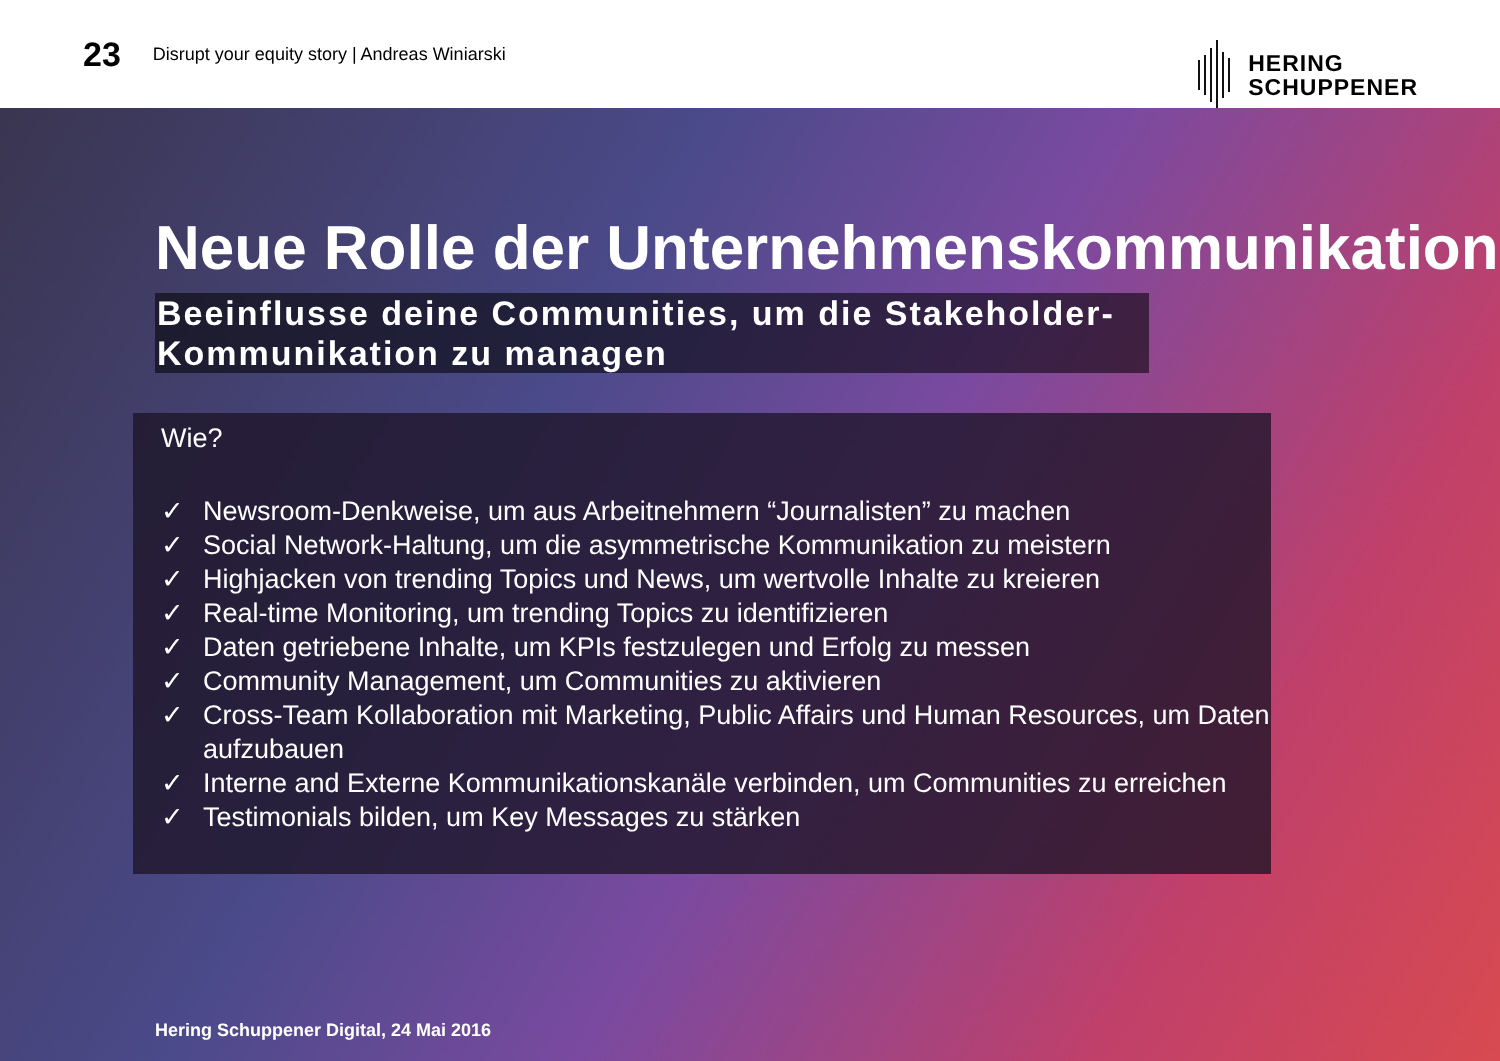23 Disrupt your equity story | Andreas Winiarski
HERING
SCHUPPENER
Neue Rolle der Unternehmenskommunikation
Beeinflusse deine Communities, um die Stakeholder-Kommunikation zu managen
Wie?
✓ Newsroom-Denkweise, um aus Arbeitnehmern “Journalisten” zu machen
✓ Social Network-Haltung, um die asymmetrische Kommunikation zu meistern
✓ Highjacken von trending Topics und News, um wertvolle Inhalte zu kreieren
✓ Real-time Monitoring, um trending Topics zu identifizieren
✓ Daten getriebene Inhalte, um KPIs festzulegen und Erfolg zu messen
✓ Community Management, um Communities zu aktivieren
✓ Cross-Team Kollaboration mit Marketing, Public Affairs und Human Resources, um Daten aufzubauen
✓ Interne and Externe Kommunikationskanäle verbinden, um Communities zu erreichen
✓ Testimonials bilden, um Key Messages zu stärken
Hering Schuppener Digital, 24 Mai 2016